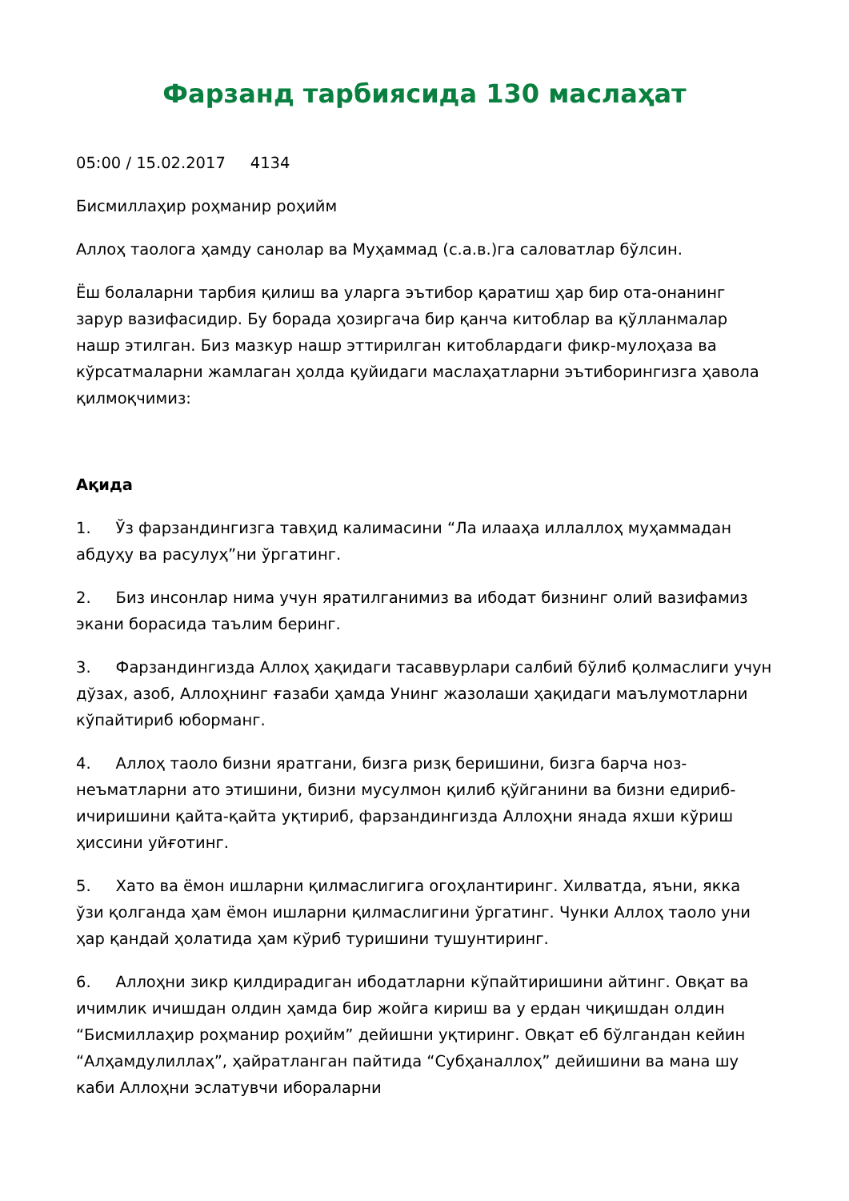Фарзанд тарбиясида 130 маслаҳат
05:00 / 15.02.2017 4134
Бисмиллаҳир роҳманир роҳийм
Аллоҳ таолога ҳамду санолар ва Муҳаммад (с.а.в.)га саловатлар бўлсин.
Ёш болаларни тарбия қилиш ва уларга эътибор қаратиш ҳар бир ота-онанинг зарур вазифасидир. Бу борада ҳозиргача бир қанча китоблар ва қўлланмалар нашр этилган. Биз мазкур нашр эттирилган китоблардаги фикр-мулоҳаза ва кўрсатмаларни жамлаган ҳолда қуйидаги маслаҳатларни эътиборингизга ҳавола қилмоқчимиз:
Ақида
1. Ўз фарзандингизга тавҳид калимасини “Ла илааҳа иллаллоҳ муҳаммадан абдуҳу ва расулуҳ”ни ўргатинг.
2. Биз инсонлар нима учун яратилганимиз ва ибодат бизнинг олий вазифамиз экани борасида таълим беринг.
3. Фарзандингизда Аллоҳ ҳақидаги тасаввурлари салбий бўлиб қолмаслиги учун дўзах, азоб, Аллоҳнинг ғазаби ҳамда Унинг жазолаши ҳақидаги маълумотларни кўпайтириб юборманг.
4. Аллоҳ таоло бизни яратгани, бизга ризқ беришини, бизга барча ноз-неъматларни ато этишини, бизни мусулмон қилиб қўйганини ва бизни едириб-ичиришини қайта-қайта уқтириб, фарзандингизда Аллоҳни янада яхши кўриш ҳиссини уйғотинг.
5. Хато ва ёмон ишларни қилмаслигига огоҳлантиринг. Хилватда, яъни, якка ўзи қолганда ҳам ёмон ишларни қилмаслигини ўргатинг. Чунки Аллоҳ таоло уни ҳар қандай ҳолатида ҳам кўриб туришини тушунтиринг.
6. Аллоҳни зикр қилдирадиган ибодатларни кўпайтиришини айтинг. Овқат ва ичимлик ичишдан олдин ҳамда бир жойга кириш ва у ердан чиқишдан олдин “Бисмиллаҳир роҳманир роҳийм” дейишни уқтиринг. Овқат еб бўлгандан кейин “Алҳамдулиллаҳ”, ҳайратланган пайтида “Субҳаналлоҳ” дейишини ва мана шу каби Аллоҳни эслатувчи ибораларни